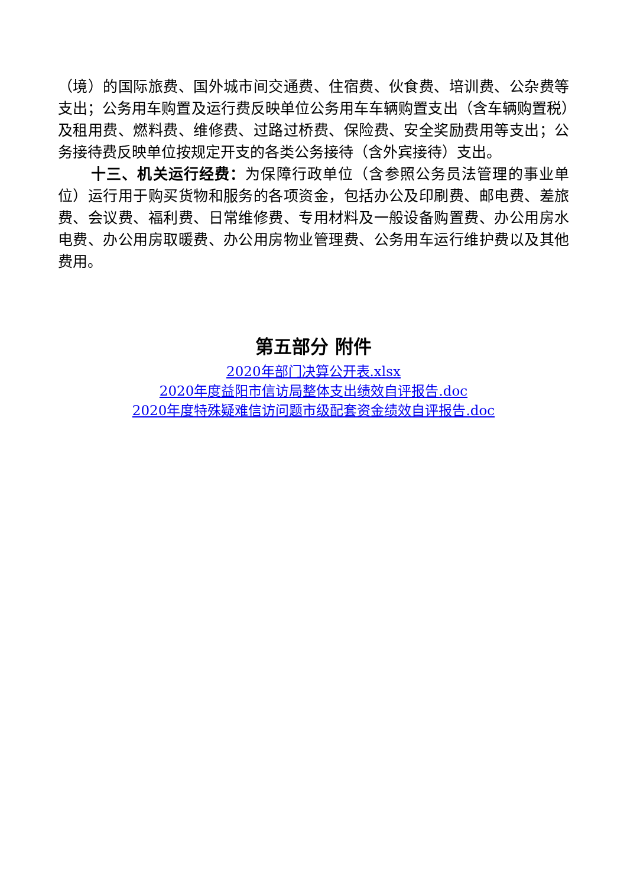（境）的国际旅费、国外城市间交通费、住宿费、伙食费、培训费、公杂费等支出；公务用车购置及运行费反映单位公务用车车辆购置支出（含车辆购置税）及租用费、燃料费、维修费、过路过桥费、保险费、安全奖励费用等支出；公务接待费反映单位按规定开支的各类公务接待（含外宾接待）支出。
十三、机关运行经费：为保障行政单位（含参照公务员法管理的事业单位）运行用于购买货物和服务的各项资金，包括办公及印刷费、邮电费、差旅费、会议费、福利费、日常维修费、专用材料及一般设备购置费、办公用房水电费、办公用房取暖费、办公用房物业管理费、公务用车运行维护费以及其他费用。
第五部分 附件
2020年部门决算公开表.xlsx
2020年度益阳市信访局整体支出绩效自评报告.doc
2020年度特殊疑难信访问题市级配套资金绩效自评报告.doc